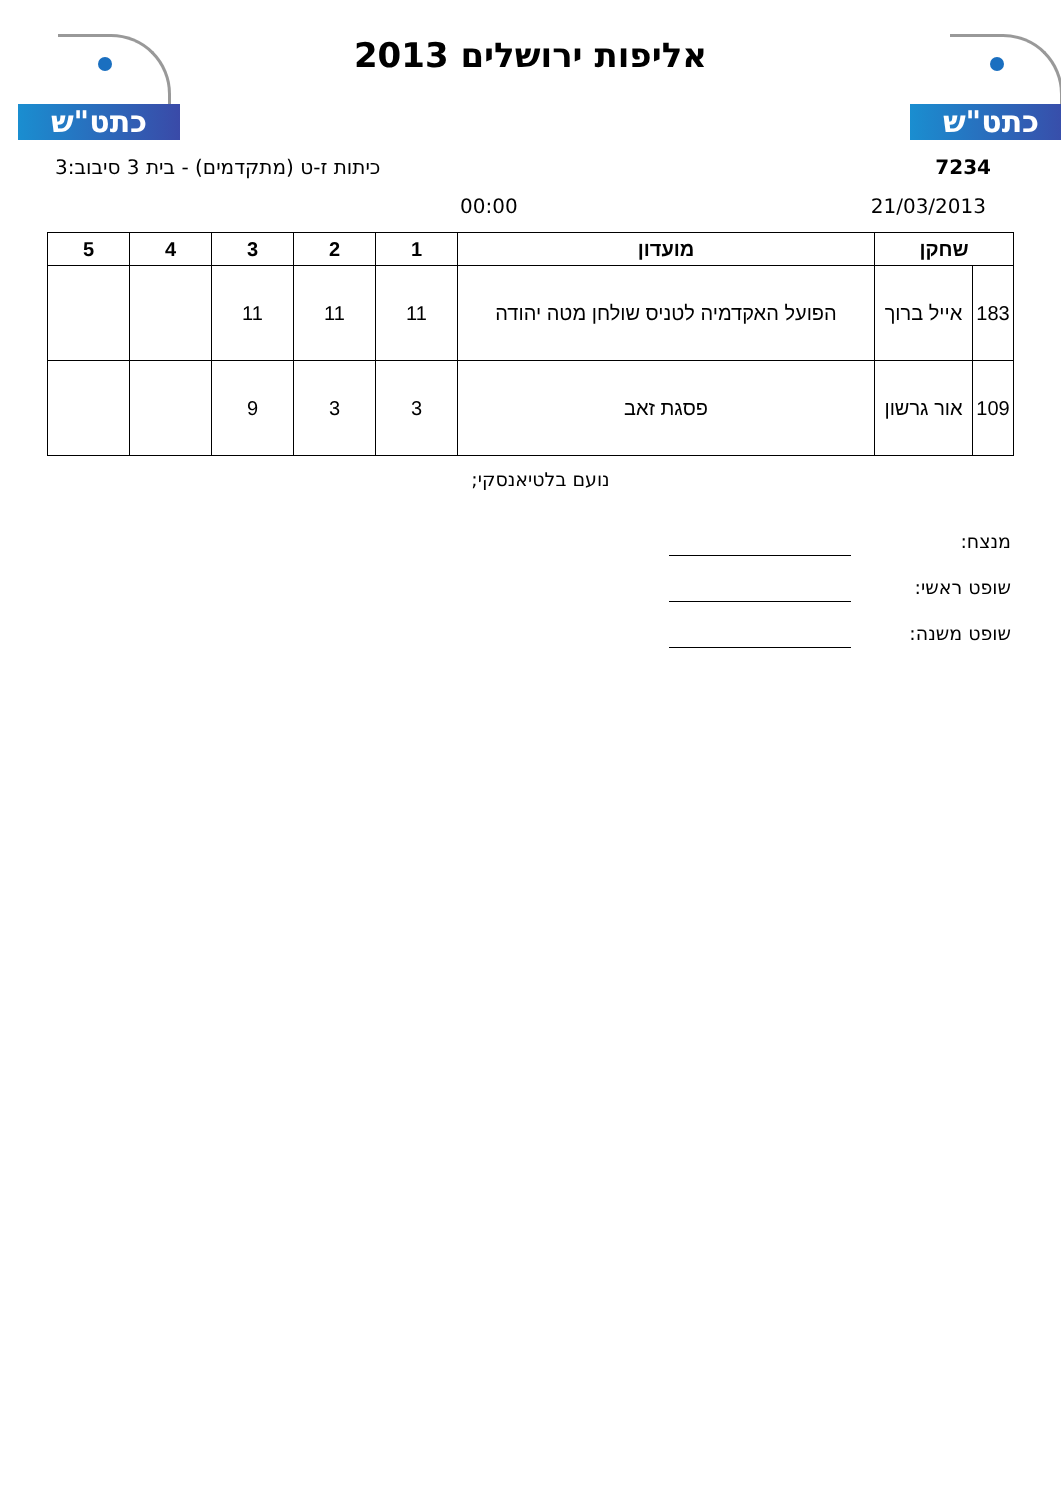כתט"ש כתט"ש
אליפות ירושלים 2013
7234 כיתות ז-ט (מתקדמים) - בית 3 סיבוב:3
21/03/2013 00:00
| שחקן | | מועדון | 1 | 2 | 3 | 4 | 5 |
| --- | --- | --- | --- | --- | --- | --- | --- |
| 183 | אייל ברוך | הפועל האקדמיה לטניס שולחן מטה יהודה | 11 | 11 | 11 | | |
| 109 | אור גרשון | פסגת זאב | 3 | 3 | 9 | | |
נועם בלטיאנסקי;
מנצח:
שופט ראשי:
שופט משנה: